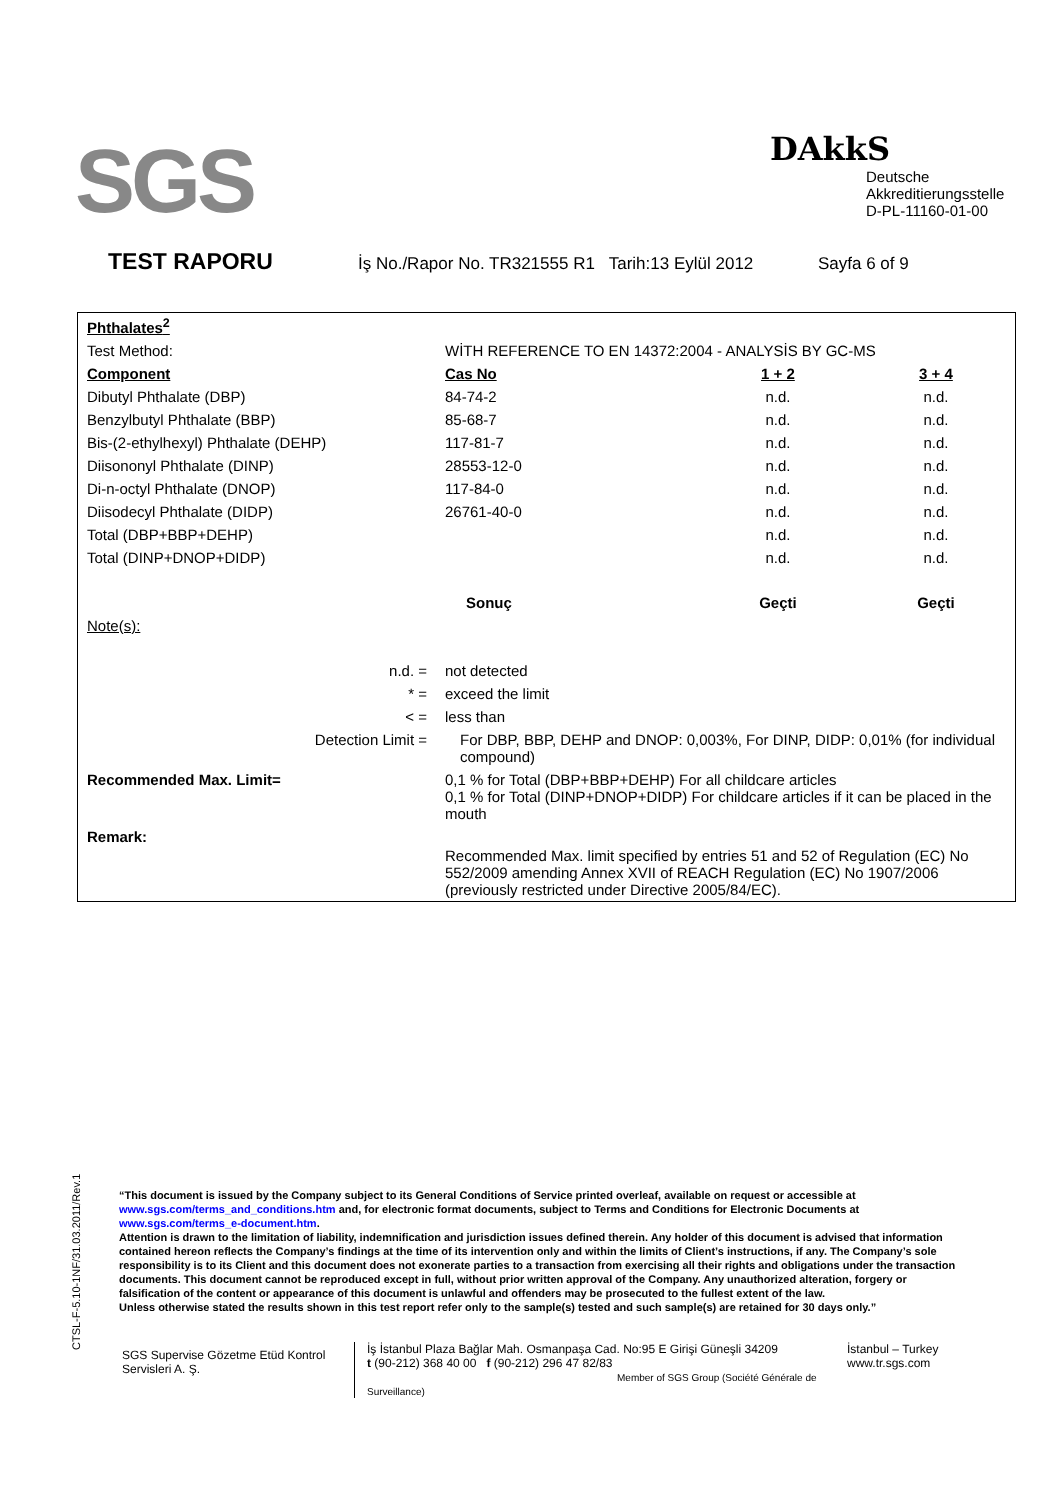SGS
DAkkS
Deutsche
Akkreditierungsstelle
D-PL-11160-01-00
TEST RAPORU İş No./Rapor No. TR321555 R1 Tarih:13 Eylül 2012 Sayfa 6 of 9
| Phthalates<sup>2</sup> | | | |
| Test Method: | WİTH REFERENCE TO EN 14372:2004 - ANALYSİS BY GC-MS | | |
| Component | Cas No | 1 + 2 | 3 + 4 |
| Dibutyl Phthalate (DBP) | 84-74-2 | n.d. | n.d. |
| Benzylbutyl Phthalate (BBP) | 85-68-7 | n.d. | n.d. |
| Bis-(2-ethylhexyl) Phthalate (DEHP) | 117-81-7 | n.d. | n.d. |
| Diisononyl Phthalate (DINP) | 28553-12-0 | n.d. | n.d. |
| Di-n-octyl Phthalate (DNOP) | 117-84-0 | n.d. | n.d. |
| Diisodecyl Phthalate (DIDP) | 26761-40-0 | n.d. | n.d. |
| Total (DBP+BBP+DEHP) | | n.d. | n.d. |
| Total (DINP+DNOP+DIDP) | | n.d. | n.d. |
| | Sonuç | Geçti | Geçti |
| Note(s): | | | |
| n.d. = | not detected | | |
| * = | exceed the limit | | |
| < = | less than | | |
| Detection Limit = | For DBP, BBP, DEHP and DNOP: 0,003%, For DINP, DIDP: 0,01% (for individual compound) | | |
| Recommended Max. Limit= | 0,1 % for Total (DBP+BBP+DEHP) For all childcare articles 0,1 % for Total (DINP+DNOP+DIDP) For childcare articles if it can be placed in the mouth | | |
| Remark: | Recommended Max. limit specified by entries 51 and 52 of Regulation (EC) No 552/2009 amending Annex XVII of REACH Regulation (EC) No 1907/2006 (previously restricted under Directive 2005/84/EC). | | |
CTSL-F-5.10-1NF/31.03.2011/Rev.1
“This document is issued by the Company subject to its General Conditions of Service printed overleaf, available on request or accessible at www.sgs.com/terms_and_conditions.htm and, for electronic format documents, subject to Terms and Conditions for Electronic Documents at www.sgs.com/terms_e-document.htm.
Attention is drawn to the limitation of liability, indemnification and jurisdiction issues defined therein. Any holder of this document is advised that information contained hereon reflects the Company’s findings at the time of its intervention only and within the limits of Client’s instructions, if any. The Company’s sole responsibility is to its Client and this document does not exonerate parties to a transaction from exercising all their rights and obligations under the transaction documents. This document cannot be reproduced except in full, without prior written approval of the Company. Any unauthorized alteration, forgery or falsification of the content or appearance of this document is unlawful and offenders may be prosecuted to the fullest extent of the law.
Unless otherwise stated the results shown in this test report refer only to the sample(s) tested and such sample(s) are retained for 30 days only.”
SGS Supervise Gözetme Etüd Kontrol Servisleri A. Ş.
İş İstanbul Plaza Bağlar Mah. Osmanpaşa Cad. No:95 E Girişi Güneşli 34209
t (90-212) 368 40 00 f (90-212) 296 47 82/83
Member of SGS Group (Société Générale de Surveillance)
İstanbul – Turkey
www.tr.sgs.com